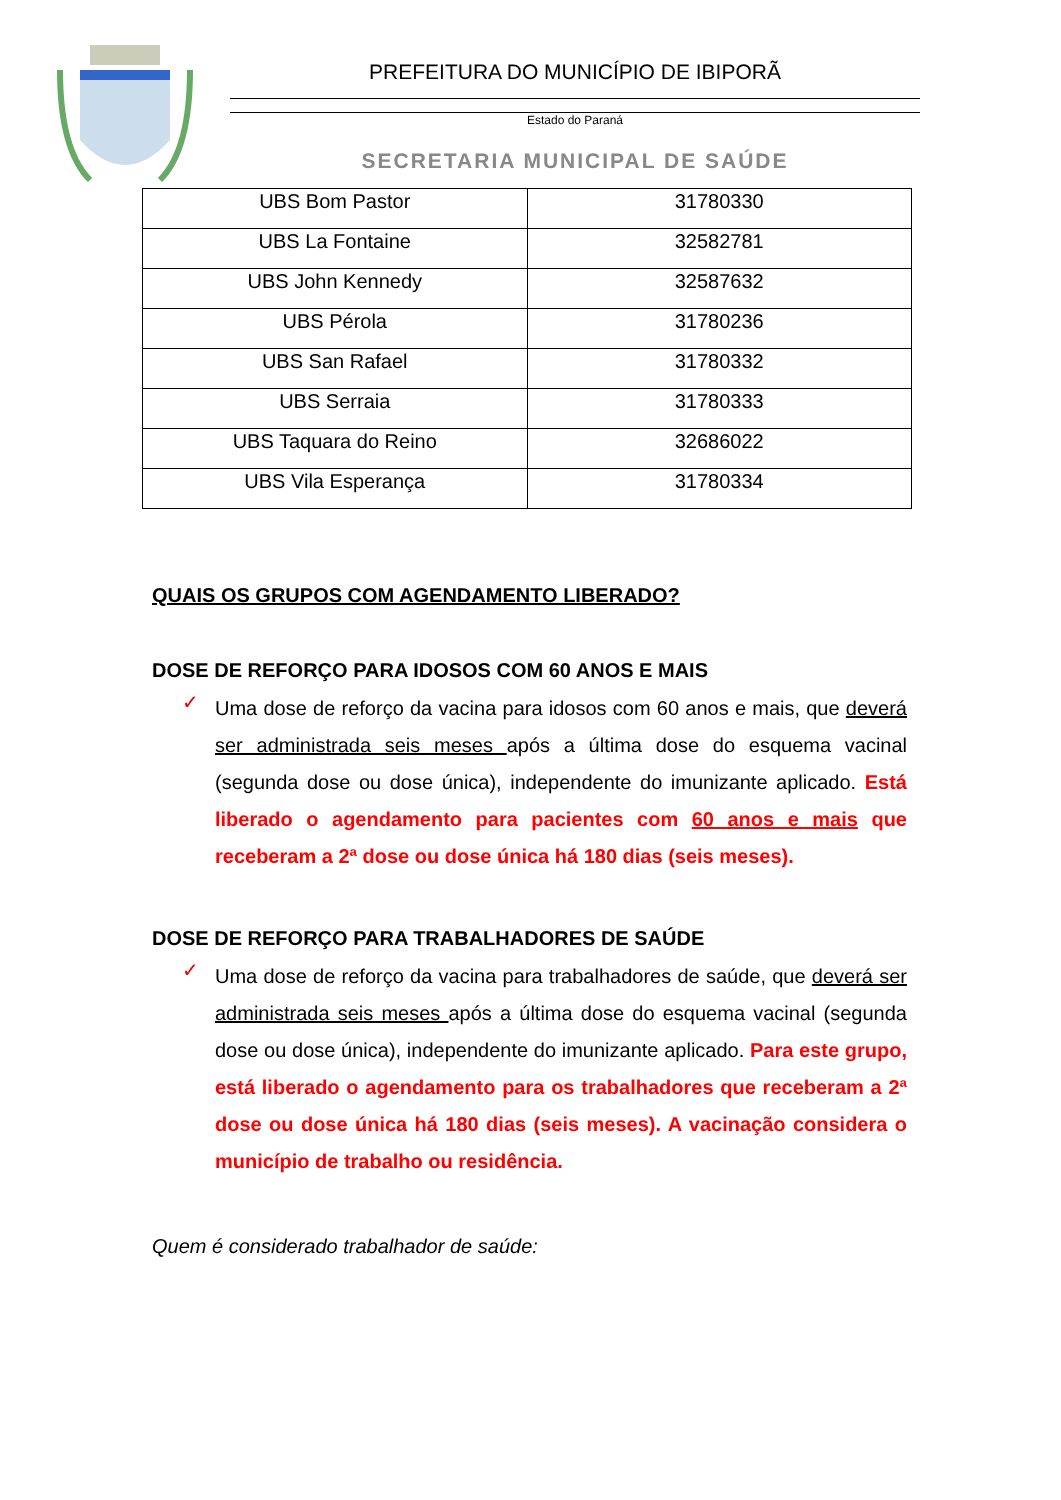PREFEITURA DO MUNICÍPIO DE IBIPORÃ
Estado do Paraná
SECRETARIA MUNICIPAL DE SAÚDE
| UBS Bom Pastor | 31780330 |
| UBS La Fontaine | 32582781 |
| UBS John Kennedy | 32587632 |
| UBS Pérola | 31780236 |
| UBS San Rafael | 31780332 |
| UBS Serraia | 31780333 |
| UBS Taquara do Reino | 32686022 |
| UBS Vila Esperança | 31780334 |
QUAIS OS GRUPOS COM AGENDAMENTO LIBERADO?
DOSE DE REFORÇO PARA IDOSOS COM 60 ANOS E MAIS
✓
Uma dose de reforço da vacina para idosos com 60 anos e mais, que deverá ser administrada seis meses após a última dose do esquema vacinal (segunda dose ou dose única), independente do imunizante aplicado. Está liberado o agendamento para pacientes com 60 anos e mais que receberam a 2ª dose ou dose única há 180 dias (seis meses).
DOSE DE REFORÇO PARA TRABALHADORES DE SAÚDE
✓
Uma dose de reforço da vacina para trabalhadores de saúde, que deverá ser administrada seis meses após a última dose do esquema vacinal (segunda dose ou dose única), independente do imunizante aplicado. Para este grupo, está liberado o agendamento para os trabalhadores que receberam a 2ª dose ou dose única há 180 dias (seis meses). A vacinação considera o município de trabalho ou residência.
Quem é considerado trabalhador de saúde: